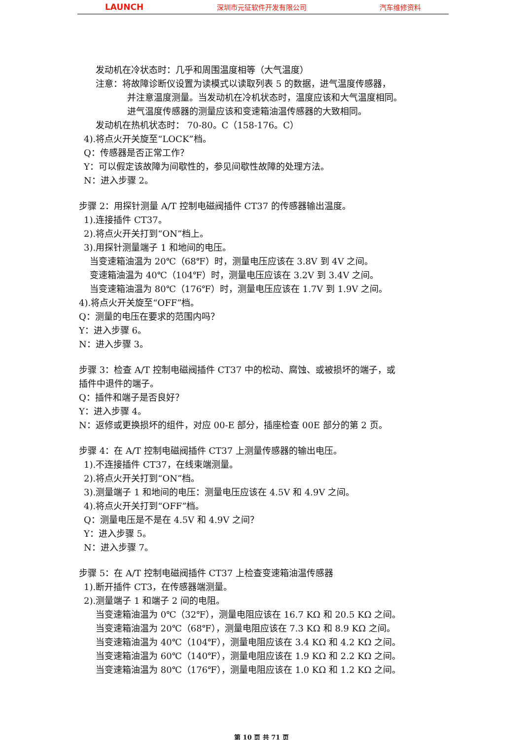LAUNCH 深圳市元征软件开发有限公司 汽车维修资料
发动机在冷状态时：几乎和周围温度相等（大气温度）
注意：将故障诊断仪设置为读模式以读取列表 5 的数据，进气温度传感器，
并注意温度测量。当发动机在冷机状态时，温度应该和大气温度相同。
进气温度传感器的测量应该和变速箱油温传感器的大致相同。
发动机在热机状态时： 70-80。C（158-176。C）
4).将点火开关旋至“LOCK”档。
Q：传感器是否正常工作？
Y：可以假定该故障为间歇性的，参见间歇性故障的处理方法。
N：进入步骤 2。
步骤 2：用探针测量 A/T 控制电磁阀插件 CT37 的传感器输出温度。
1).连接插件 CT37。
2).将点火开关打到“ON”档上。
3).用探针测量端子 1 和地间的电压。
当变速箱油温为 20℃（68℉）时，测量电压应该在 3.8V 到 4V 之间。
变速箱油温为 40℃（104℉）时，测量电压应该在 3.2V 到 3.4V 之间。
当变速箱油温为 80℃（176℉）时，测量电压应该在 1.7V 到 1.9V 之间。
4).将点火开关旋至“OFF”档。
Q：测量的电压在要求的范围内吗？
Y：进入步骤 6。
N：进入步骤 3。
步骤 3：检查 A/T 控制电磁阀插件 CT37 中的松动、腐蚀、或被损坏的端子，或
插件中退件的端子。
Q：插件和端子是否良好？
Y：进入步骤 4。
N：返修或更换损坏的组件，对应 00-E 部分，插座检查 00E 部分的第 2 页。
步骤 4：在 A/T 控制电磁阀插件 CT37 上测量传感器的输出电压。
1).不连接插件 CT37，在线束端测量。
2).将点火开关打到“ON”档。
3).测量端子 1 和地间的电压：测量电压应该在 4.5V 和 4.9V 之间。
4).将点火开关打到“OFF”档。
Q：测量电压是不是在 4.5V 和 4.9V 之间？
Y：进入步骤 5。
N：进入步骤 7。
步骤 5：在 A/T 控制电磁阀插件 CT37 上检查变速箱油温传感器
1).断开插件 CT3，在传感器端测量。
2).测量端子 1 和端子 2 间的电阻。
当变速箱油温为 0℃（32℉），测量电阻应该在 16.7 KΩ 和 20.5 KΩ 之间。
当变速箱油温为 20℃（68℉），测量电阻应该在 7.3 KΩ 和 8.9 KΩ 之间。
当变速箱油温为 40℃（104℉），测量电阻应该在 3.4 KΩ 和 4.2 KΩ 之间。
当变速箱油温为 60℃（140℉），测量电阻应该在 1.9 KΩ 和 2.2 KΩ 之间。
当变速箱油温为 80℃（176℉），测量电阻应该在 1.0 KΩ 和 1.2 KΩ 之间。
第 10 页 共 71 页